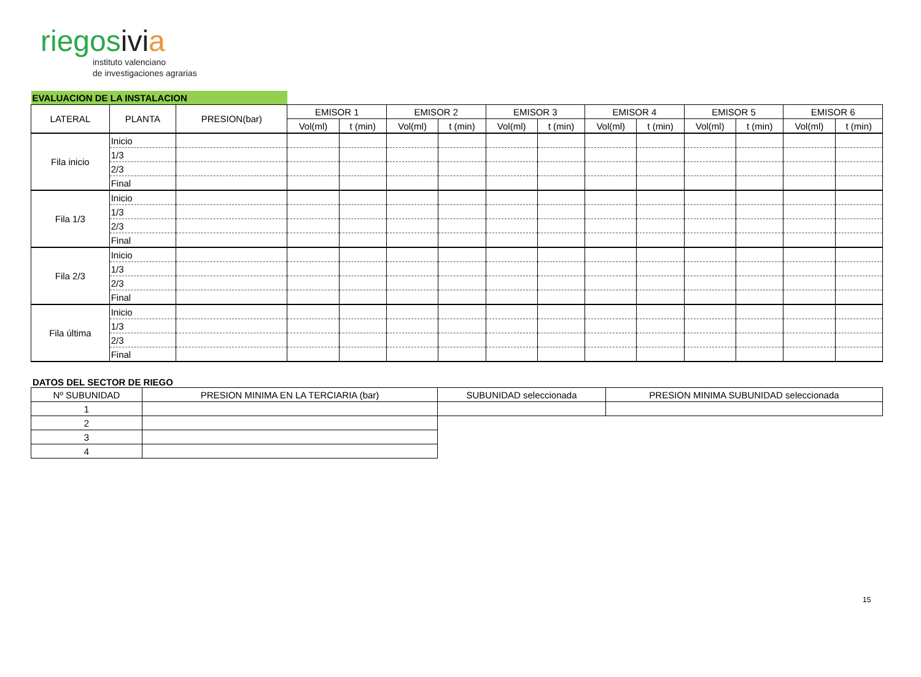riegosivi a
instituto valenciano
de investigaciones agrarias
| EVALUACION DE LA INSTALACION | | | | | | | | | | | | | | |
| LATERAL | PLANTA | PRESION(bar) | EMISOR 1 | | EMISOR 2 | | EMISOR 3 | | EMISOR 4 | | EMISOR 5 | | EMISOR 6 | |
| | | | Vol(ml) | t (min) | Vol(ml) | t (min) | Vol(ml) | t (min) | Vol(ml) | t (min) | Vol(ml) | t (min) | Vol(ml) | t (min) |
| Fila inicio | Inicio | | | | | | | | | | | | | |
| | 1/3 | | | | | | | | | | | | | |
| | 2/3 | | | | | | | | | | | | | |
| | Final | | | | | | | | | | | | | |
| Fila 1/3 | Inicio | | | | | | | | | | | | | |
| | 1/3 | | | | | | | | | | | | | |
| | 2/3 | | | | | | | | | | | | | |
| | Final | | | | | | | | | | | | | |
| Fila 2/3 | Inicio | | | | | | | | | | | | | |
| | 1/3 | | | | | | | | | | | | | |
| | 2/3 | | | | | | | | | | | | | |
| | Final | | | | | | | | | | | | | |
| Fila última | Inicio | | | | | | | | | | | | | |
| | 1/3 | | | | | | | | | | | | | |
| | 2/3 | | | | | | | | | | | | | |
| | Final | | | | | | | | | | | | | |
DATOS DEL SECTOR DE RIEGO
| Nº SUBUNIDAD | PRESION MINIMA EN LA TERCIARIA (bar) | SUBUNIDAD seleccionada | PRESION MINIMA SUBUNIDAD seleccionada |
| --- | --- | --- | --- |
| 1 | | | |
| 2 | | | |
| 3 | | | |
| 4 | | | |
15